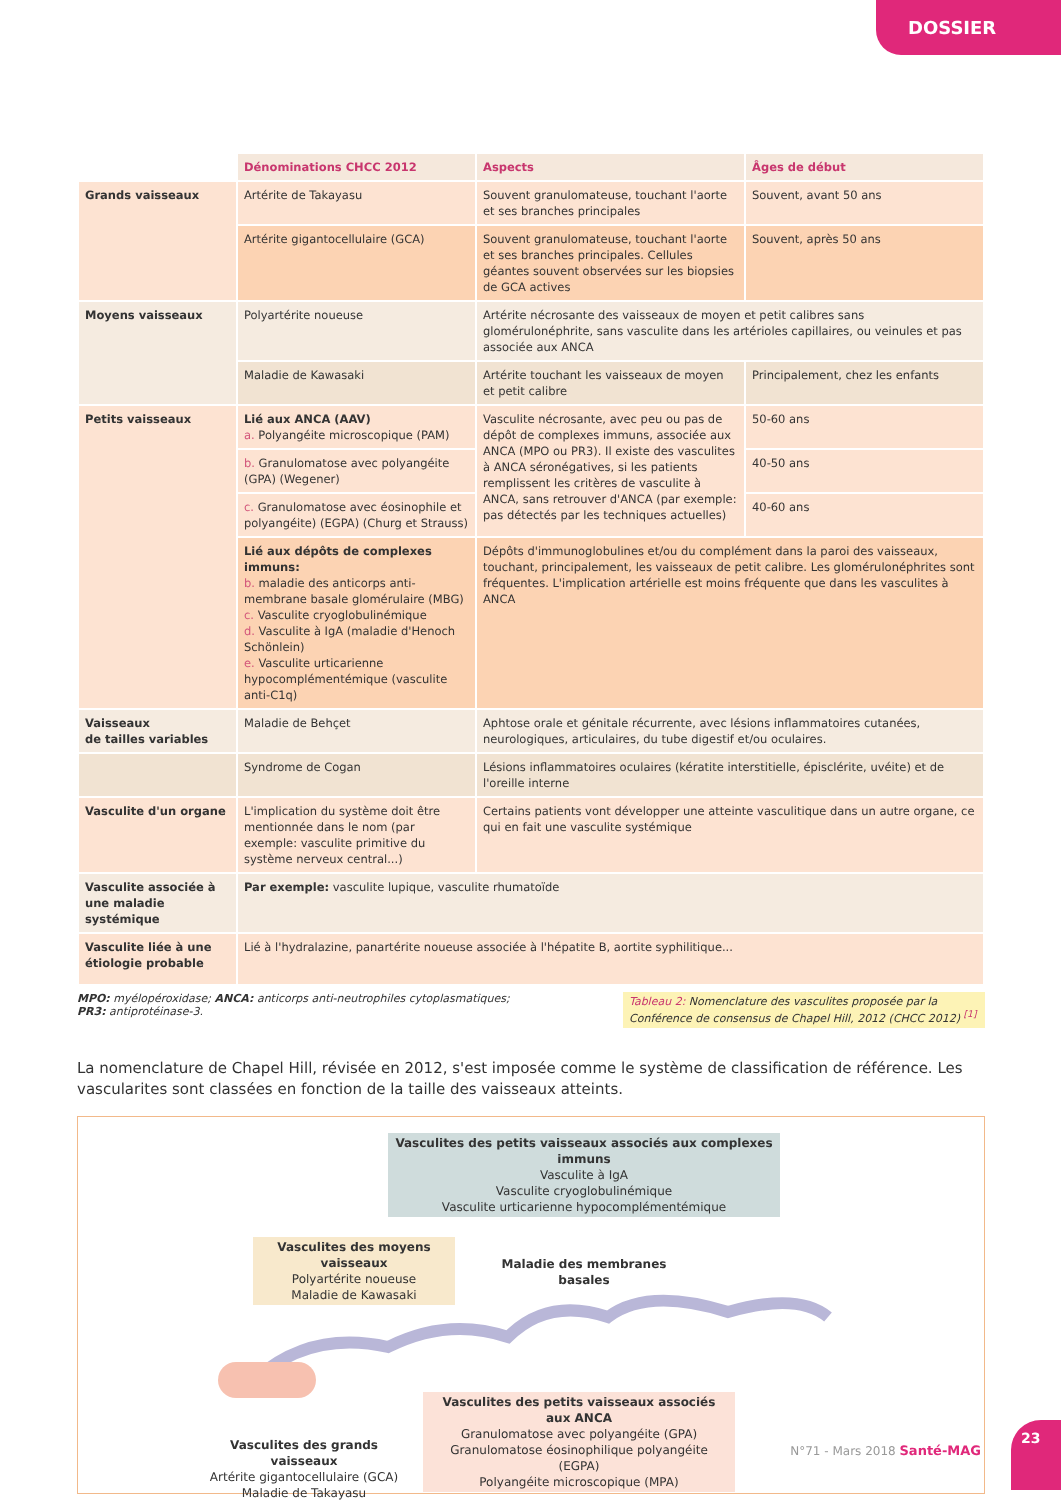DOSSIER
| | Dénominations CHCC 2012 | Aspects | Âges de début |
| Grands vaisseaux | Artérite de Takayasu | Souvent granulomateuse, touchant l'aorte et ses branches principales | Souvent, avant 50 ans |
| | Artérite gigantocellulaire (GCA) | Souvent granulomateuse, touchant l'aorte et ses branches principales. Cellules géantes souvent observées sur les biopsies de GCA actives | Souvent, après 50 ans |
| Moyens vaisseaux | Polyartérite noueuse | Artérite nécrosante des vaisseaux de moyen et petit calibres sans glomérulonéphrite, sans vasculite dans les artérioles capillaires, ou veinules et pas associée aux ANCA | |
| | Maladie de Kawasaki | Artérite touchant les vaisseaux de moyen et petit calibre | Principalement, chez les enfants |
| Petits vaisseaux | Lié aux ANCA (AAV) a. Polyangéite microscopique (PAM) | Vasculite nécrosante, avec peu ou pas de dépôt de complexes immuns, associée aux ANCA (MPO ou PR3). Il existe des vasculites à ANCA séronégatives, si les patients remplissent les critères de vasculite à ANCA, sans retrouver d'ANCA (par exemple: pas détectés par les techniques actuelles) | 50-60 ans |
| | b. Granulomatose avec polyangéite (GPA) (Wegener) | | 40-50 ans |
| | c. Granulomatose avec éosinophile et polyangéite) (EGPA) (Churg et Strauss) | | 40-60 ans |
| | Lié aux dépôts de complexes immuns: b. maladie des anticorps anti-membrane basale glomérulaire (MBG) c. Vasculite cryoglobulinémique d. Vasculite à IgA (maladie d'Henoch Schönlein) e. Vasculite urticarienne hypocomplémentémique (vasculite anti-C1q) | Dépôts d'immunoglobulines et/ou du complément dans la paroi des vaisseaux, touchant, principalement, les vaisseaux de petit calibre. Les glomérulonéphrites sont fréquentes. L'implication artérielle est moins fréquente que dans les vasculites à ANCA | |
| Vaisseaux de tailles variables | Maladie de Behçet | Aphtose orale et génitale récurrente, avec lésions inflammatoires cutanées, neurologiques, articulaires, du tube digestif et/ou oculaires. | |
| | Syndrome de Cogan | Lésions inflammatoires oculaires (kératite interstitielle, épisclérite, uvéite) et de l'oreille interne | |
| Vasculite d'un organe | L'implication du système doit être mentionnée dans le nom (par exemple: vasculite primitive du système nerveux central...) | Certains patients vont développer une atteinte vasculitique dans un autre organe, ce qui en fait une vasculite systémique | |
| Vasculite associée à une maladie systémique | Par exemple: vasculite lupique, vasculite rhumatoïde | | |
| Vasculite liée à une étiologie probable | Lié à l'hydralazine, panartérite noueuse associée à l'hépatite B, aortite syphilitique... | | |
MPO: myélopéroxidase; ANCA: anticorps anti-neutrophiles cytoplasmatiques;
PR3: antiprotéinase-3.
Tableau 2: Nomenclature des vasculites proposée par la Conférence de consensus de Chapel Hill, 2012 (CHCC 2012) <sup>[1]</sup>
La nomenclature de Chapel Hill, révisée en 2012, s'est imposée comme le système de classification de référence. Les vascularites sont classées en fonction de la taille des vaisseaux atteints.
Vasculites des petits vaisseaux associés aux complexes immuns
Vasculite à IgA
Vasculite cryoglobulinémique
Vasculite urticarienne hypocomplémentémique
Vasculites des moyens vaisseaux
Polyartérite noueuse
Maladie de Kawasaki
Maladie des membranes basales
Vasculites des petits vaisseaux associés aux ANCA
Granulomatose avec polyangéite (GPA)
Granulomatose éosinophilique polyangéite (EGPA)
Polyangéite microscopique (MPA)
Vasculites des grands vaisseaux
Artérite gigantocellulaire (GCA)
Maladie de Takayasu
N°71 - Mars 2018 Santé-MAG
23